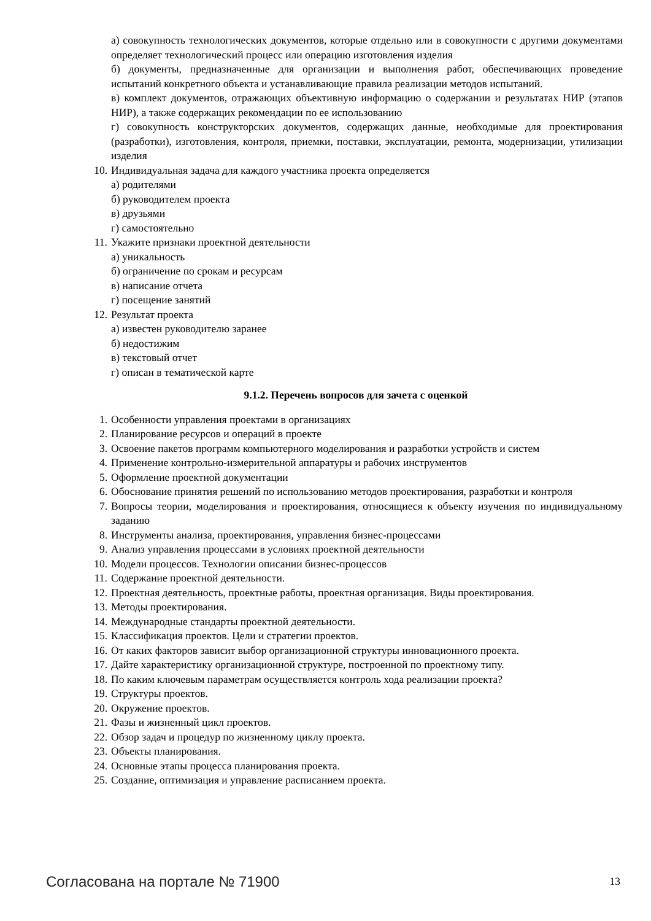а) совокупность технологических документов, которые отдельно или в совокупности с другими документами определяет технологический процесс или операцию изготовления изделия
б) документы, предназначенные для организации и выполнения работ, обеспечивающих проведение испытаний конкретного объекта и устанавливающие правила реализации методов испытаний.
в) комплект документов, отражающих объективную информацию о содержании и результатах НИР (этапов НИР), а также содержащих рекомендации по ее использованию
г) совокупность конструкторских документов, содержащих данные, необходимые для проектирования (разработки), изготовления, контроля, приемки, поставки, эксплуатации, ремонта, модернизации, утилизации изделия
10. Индивидуальная задача для каждого участника проекта определяется
а) родителями
б) руководителем проекта
в) друзьями
г) самостоятельно
11. Укажите признаки проектной деятельности
а) уникальность
б) ограничение по срокам и ресурсам
в) написание отчета
г) посещение занятий
12. Результат проекта
а) известен руководителю заранее
б) недостижим
в) текстовый отчет
г) описан в тематической карте
9.1.2. Перечень вопросов для зачета с оценкой
1. Особенности управления проектами в организациях
2. Планирование ресурсов и операций в проекте
3. Освоение пакетов программ компьютерного моделирования и разработки устройств и систем
4. Применение контрольно-измерительной аппаратуры и рабочих инструментов
5. Оформление проектной документации
6. Обоснование принятия решений по использованию методов проектирования, разработки и контроля
7. Вопросы теории, моделирования и проектирования, относящиеся к объекту изучения по индивидуальному заданию
8. Инструменты анализа, проектирования, управления бизнес-процессами
9. Анализ управления процессами в условиях проектной деятельности
10. Модели процессов. Технологии описании бизнес-процессов
11. Содержание проектной деятельности.
12. Проектная деятельность, проектные работы, проектная организация. Виды проектирования.
13. Методы проектирования.
14. Международные стандарты проектной деятельности.
15. Классификация проектов. Цели и стратегии проектов.
16. От каких факторов зависит выбор организационной структуры инновационного проекта.
17. Дайте характеристику организационной структуре, построенной по проектному типу.
18. По каким ключевым параметрам осуществляется контроль хода реализации проекта?
19. Структуры проектов.
20. Окружение проектов.
21. Фазы и жизненный цикл проектов.
22. Обзор задач и процедур по жизненному циклу проекта.
23. Объекты планирования.
24. Основные этапы процесса планирования проекта.
25. Создание, оптимизация и управление расписанием проекта.
Согласована на портале № 71900 13